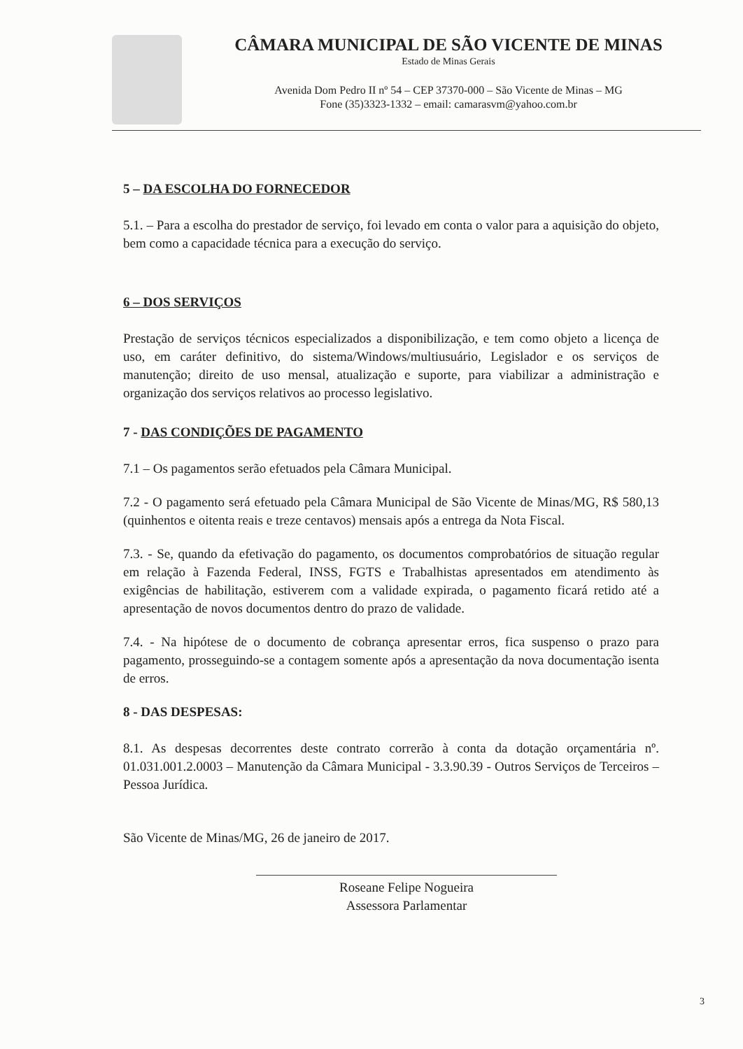CÂMARA MUNICIPAL DE SÃO VICENTE DE MINAS
Estado de Minas Gerais
Avenida Dom Pedro II nº 54 – CEP 37370-000 – São Vicente de Minas – MG
Fone (35)3323-1332 – email: camarasvm@yahoo.com.br
5 – DA ESCOLHA DO FORNECEDOR
5.1. – Para a escolha do prestador de serviço, foi levado em conta o valor para a aquisição do objeto, bem como a capacidade técnica para a execução do serviço.
6 – DOS SERVIÇOS
Prestação de serviços técnicos especializados a disponibilização, e tem como objeto a licença de uso, em caráter definitivo, do sistema/Windows/multiusuário, Legislador e os serviços de manutenção; direito de uso mensal, atualização e suporte, para viabilizar a administração e organização dos serviços relativos ao processo legislativo.
7 - DAS CONDIÇÕES DE PAGAMENTO
7.1 – Os pagamentos serão efetuados pela Câmara Municipal.
7.2 - O pagamento será efetuado pela Câmara Municipal de São Vicente de Minas/MG, R$ 580,13 (quinhentos e oitenta reais e treze centavos) mensais após a entrega da Nota Fiscal.
7.3. - Se, quando da efetivação do pagamento, os documentos comprobatórios de situação regular em relação à Fazenda Federal, INSS, FGTS e Trabalhistas apresentados em atendimento às exigências de habilitação, estiverem com a validade expirada, o pagamento ficará retido até a apresentação de novos documentos dentro do prazo de validade.
7.4. - Na hipótese de o documento de cobrança apresentar erros, fica suspenso o prazo para pagamento, prosseguindo-se a contagem somente após a apresentação da nova documentação isenta de erros.
8 - DAS DESPESAS:
8.1. As despesas decorrentes deste contrato correrão à conta da dotação orçamentária nº. 01.031.001.2.0003 – Manutenção da Câmara Municipal - 3.3.90.39 - Outros Serviços de Terceiros – Pessoa Jurídica.
São Vicente de Minas/MG, 26 de janeiro de 2017.
Roseane Felipe Nogueira
Assessora Parlamentar
3